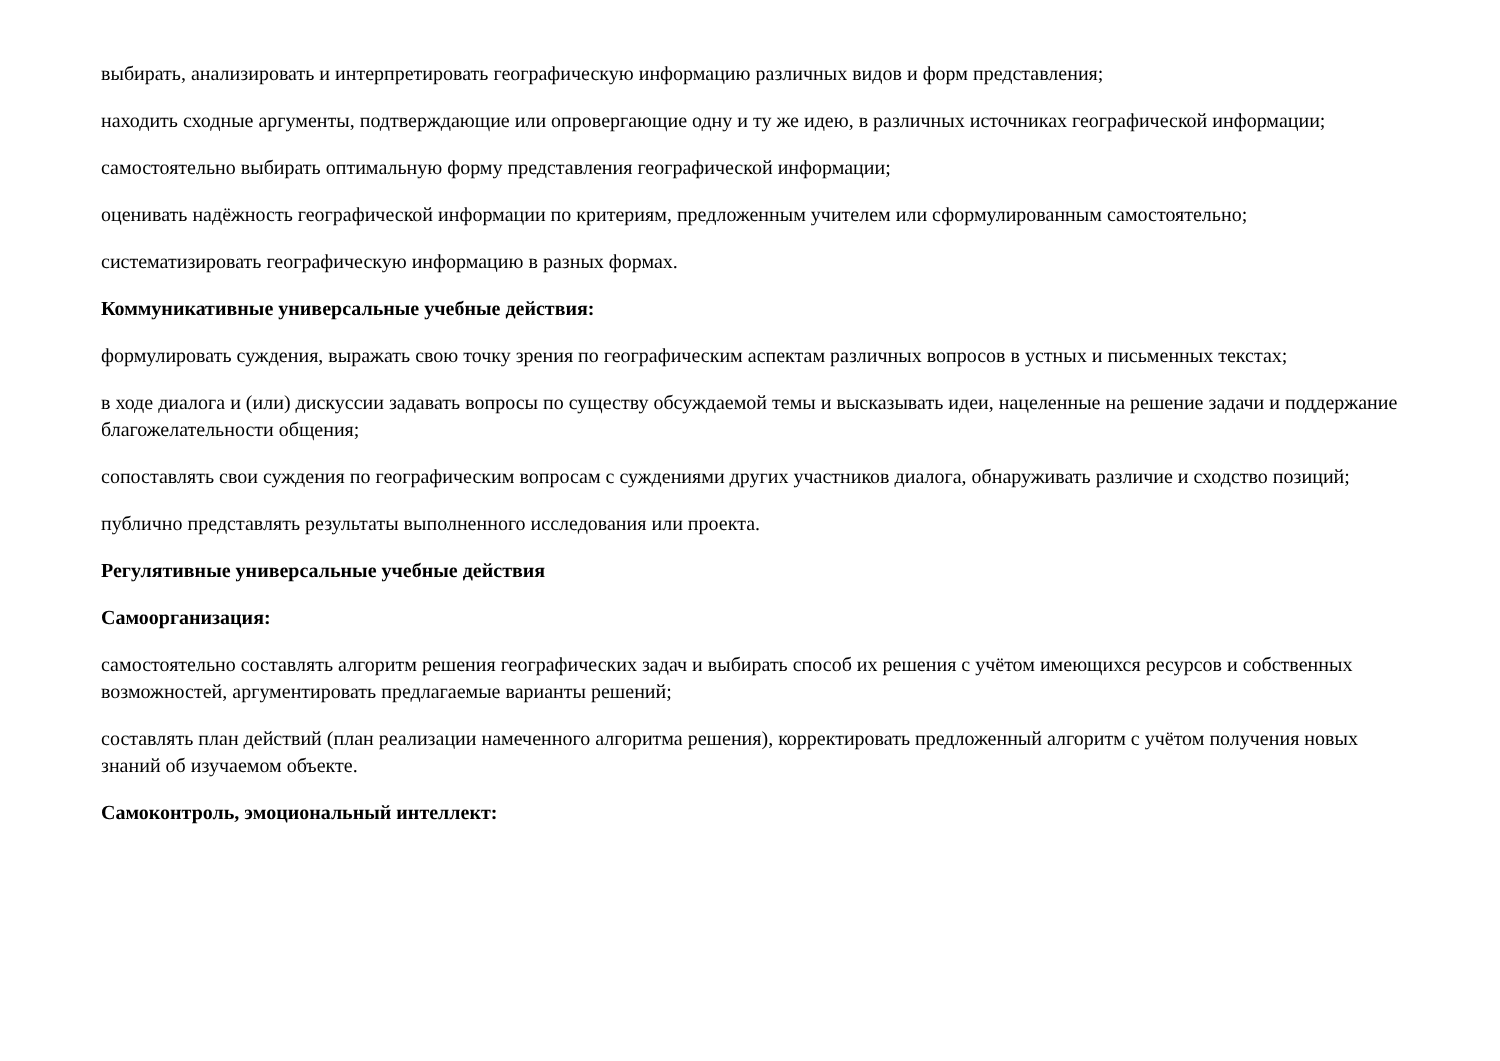выбирать, анализировать и интерпретировать географическую информацию различных видов и форм представления;
находить сходные аргументы, подтверждающие или опровергающие одну и ту же идею, в различных источниках географической информации;
самостоятельно выбирать оптимальную форму представления географической информации;
оценивать надёжность географической информации по критериям, предложенным учителем или сформулированным самостоятельно;
систематизировать географическую информацию в разных формах.
Коммуникативные универсальные учебные действия:
формулировать суждения, выражать свою точку зрения по географическим аспектам различных вопросов в устных и письменных текстах;
в ходе диалога и (или) дискуссии задавать вопросы по существу обсуждаемой темы и высказывать идеи, нацеленные на решение задачи и поддержание благожелательности общения;
сопоставлять свои суждения по географическим вопросам с суждениями других участников диалога, обнаруживать различие и сходство позиций;
публично представлять результаты выполненного исследования или проекта.
Регулятивные универсальные учебные действия
Самоорганизация:
самостоятельно составлять алгоритм решения географических задач и выбирать способ их решения с учётом имеющихся ресурсов и собственных возможностей, аргументировать предлагаемые варианты решений;
составлять план действий (план реализации намеченного алгоритма решения), корректировать предложенный алгоритм с учётом получения новых знаний об изучаемом объекте.
Самоконтроль, эмоциональный интеллект: